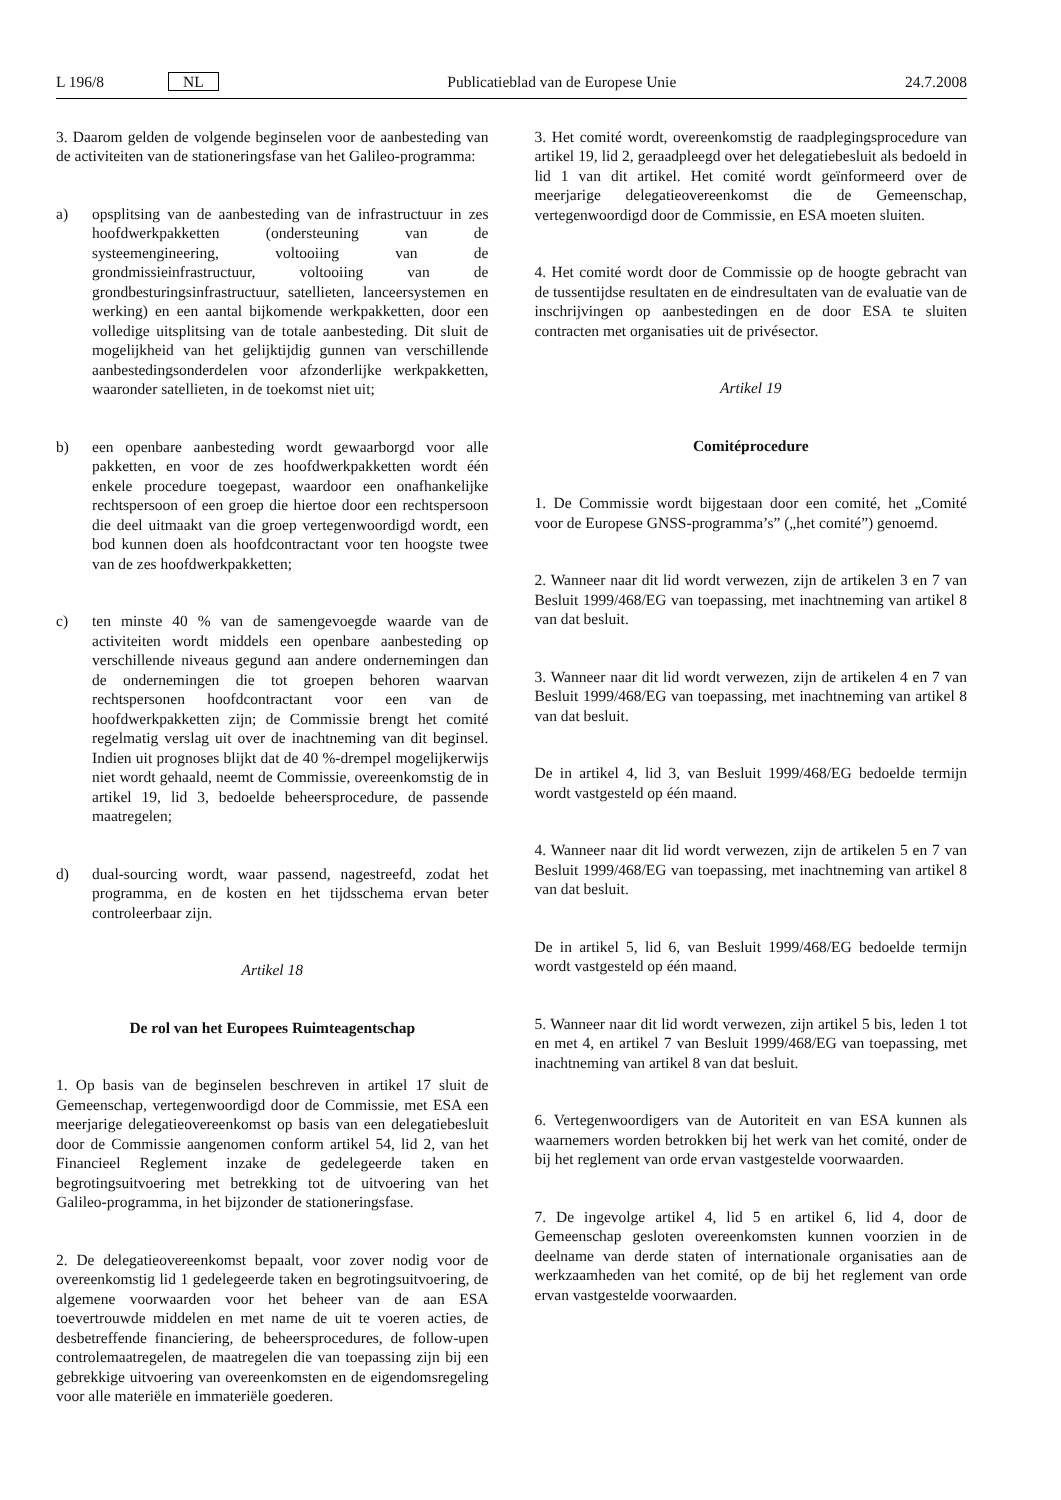L 196/8 NL
Publicatieblad van de Europese Unie
24.7.2008
3. Daarom gelden de volgende beginselen voor de aanbesteding van de activiteiten van de stationeringsfase van het Galileo-programma:
a) opsplitsing van de aanbesteding van de infrastructuur in zes hoofdwerkpakketten (ondersteuning van de systeemengineering, voltooiing van de grondmissieinfrastructuur, voltooiing van de grondbesturingsinfrastructuur, satellieten, lanceersystemen en werking) en een aantal bijkomende werkpakketten, door een volledige uitsplitsing van de totale aanbesteding. Dit sluit de mogelijkheid van het gelijktijdig gunnen van verschillende aanbestedingsonderdelen voor afzonderlijke werkpakketten, waaronder satellieten, in de toekomst niet uit;
b) een openbare aanbesteding wordt gewaarborgd voor alle pakketten, en voor de zes hoofdwerkpakketten wordt één enkele procedure toegepast, waardoor een onafhankelijke rechtspersoon of een groep die hiertoe door een rechtspersoon die deel uitmaakt van die groep vertegenwoordigd wordt, een bod kunnen doen als hoofdcontractant voor ten hoogste twee van de zes hoofdwerkpakketten;
c) ten minste 40 % van de samengevoegde waarde van de activiteiten wordt middels een openbare aanbesteding op verschillende niveaus gegund aan andere ondernemingen dan de ondernemingen die tot groepen behoren waarvan rechtspersonen hoofdcontractant voor een van de hoofdwerkpakketten zijn; de Commissie brengt het comité regelmatig verslag uit over de inachtneming van dit beginsel. Indien uit prognoses blijkt dat de 40 %-drempel mogelijkerwijs niet wordt gehaald, neemt de Commissie, overeenkomstig de in artikel 19, lid 3, bedoelde beheersprocedure, de passende maatregelen;
d) dual-sourcing wordt, waar passend, nagestreefd, zodat het programma, en de kosten en het tijdsschema ervan beter controleerbaar zijn.
Artikel 18
De rol van het Europees Ruimteagentschap
1. Op basis van de beginselen beschreven in artikel 17 sluit de Gemeenschap, vertegenwoordigd door de Commissie, met ESA een meerjarige delegatieovereenkomst op basis van een delegatiebesluit door de Commissie aangenomen conform artikel 54, lid 2, van het Financieel Reglement inzake de gedelegeerde taken en begrotingsuitvoering met betrekking tot de uitvoering van het Galileo-programma, in het bijzonder de stationeringsfase.
2. De delegatieovereenkomst bepaalt, voor zover nodig voor de overeenkomstig lid 1 gedelegeerde taken en begrotingsuitvoering, de algemene voorwaarden voor het beheer van de aan ESA toevertrouwde middelen en met name de uit te voeren acties, de desbetreffende financiering, de beheersprocedures, de follow-upen controlemaatregelen, de maatregelen die van toepassing zijn bij een gebrekkige uitvoering van overeenkomsten en de eigendomsregeling voor alle materiële en immateriële goederen.
3. Het comité wordt, overeenkomstig de raadplegingsprocedure van artikel 19, lid 2, geraadpleegd over het delegatiebesluit als bedoeld in lid 1 van dit artikel. Het comité wordt geïnformeerd over de meerjarige delegatieovereenkomst die de Gemeenschap, vertegenwoordigd door de Commissie, en ESA moeten sluiten.
4. Het comité wordt door de Commissie op de hoogte gebracht van de tussentijdse resultaten en de eindresultaten van de evaluatie van de inschrijvingen op aanbestedingen en de door ESA te sluiten contracten met organisaties uit de privésector.
Artikel 19
Comitéprocedure
1. De Commissie wordt bijgestaan door een comité, het „Comité voor de Europese GNSS-programma’s” („het comité”) genoemd.
2. Wanneer naar dit lid wordt verwezen, zijn de artikelen 3 en 7 van Besluit 1999/468/EG van toepassing, met inachtneming van artikel 8 van dat besluit.
3. Wanneer naar dit lid wordt verwezen, zijn de artikelen 4 en 7 van Besluit 1999/468/EG van toepassing, met inachtneming van artikel 8 van dat besluit.
De in artikel 4, lid 3, van Besluit 1999/468/EG bedoelde termijn wordt vastgesteld op één maand.
4. Wanneer naar dit lid wordt verwezen, zijn de artikelen 5 en 7 van Besluit 1999/468/EG van toepassing, met inachtneming van artikel 8 van dat besluit.
De in artikel 5, lid 6, van Besluit 1999/468/EG bedoelde termijn wordt vastgesteld op één maand.
5. Wanneer naar dit lid wordt verwezen, zijn artikel 5 bis, leden 1 tot en met 4, en artikel 7 van Besluit 1999/468/EG van toepassing, met inachtneming van artikel 8 van dat besluit.
6. Vertegenwoordigers van de Autoriteit en van ESA kunnen als waarnemers worden betrokken bij het werk van het comité, onder de bij het reglement van orde ervan vastgestelde voorwaarden.
7. De ingevolge artikel 4, lid 5 en artikel 6, lid 4, door de Gemeenschap gesloten overeenkomsten kunnen voorzien in de deelname van derde staten of internationale organisaties aan de werkzaamheden van het comité, op de bij het reglement van orde ervan vastgestelde voorwaarden.